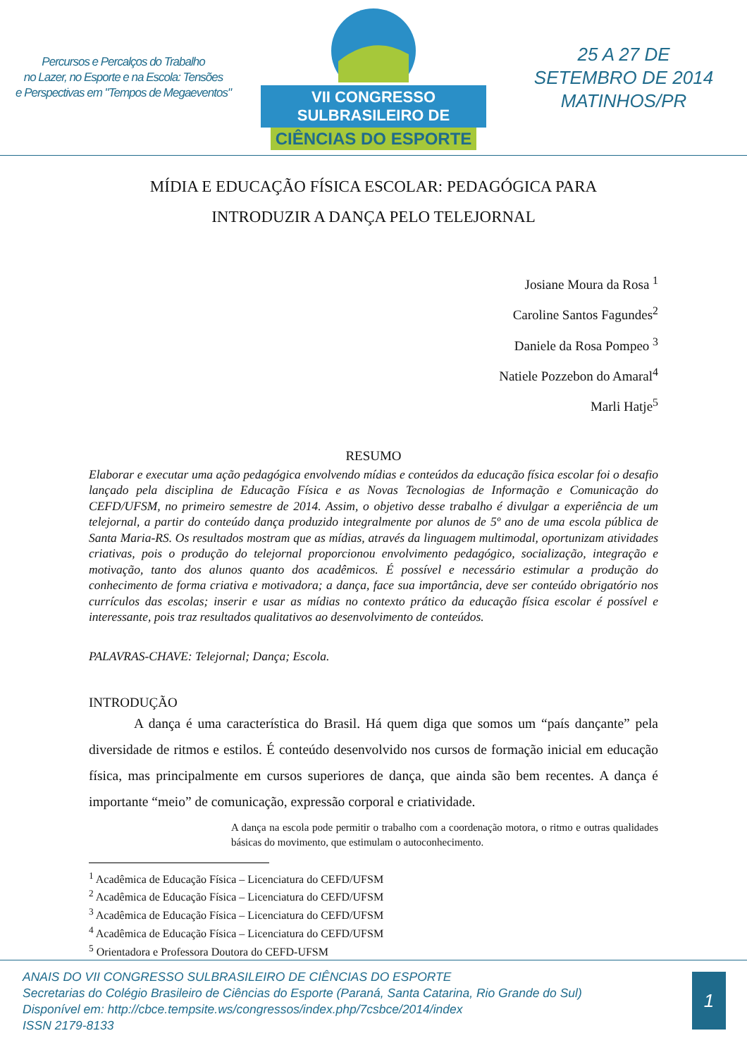Percursos e Percalços do Trabalho
no Lazer, no Esporte e na Escola: Tensões
e Perspectivas em "Tempos de Megaeventos"
VII CONGRESSO SULBRASILEIRO DE
CIÊNCIAS DO ESPORTE
25 A 27 DE
SETEMBRO DE 2014
MATINHOS/PR
MÍDIA E EDUCAÇÃO FÍSICA ESCOLAR: PEDAGÓGICA PARA
INTRODUZIR A DANÇA PELO TELEJORNAL
Josiane Moura da Rosa <sup>1</sup>
Caroline Santos Fagundes<sup>2</sup>
Daniele da Rosa Pompeo <sup>3</sup>
Natiele Pozzebon do Amaral<sup>4</sup>
Marli Hatje<sup>5</sup>
RESUMO
Elaborar e executar uma ação pedagógica envolvendo mídias e conteúdos da educação física escolar foi o desafio lançado pela disciplina de Educação Física e as Novas Tecnologias de Informação e Comunicação do CEFD/UFSM, no primeiro semestre de 2014. Assim, o objetivo desse trabalho é divulgar a experiência de um telejornal, a partir do conteúdo dança produzido integralmente por alunos de 5º ano de uma escola pública de Santa Maria-RS. Os resultados mostram que as mídias, através da linguagem multimodal, oportunizam atividades criativas, pois o produção do telejornal proporcionou envolvimento pedagógico, socialização, integração e motivação, tanto dos alunos quanto dos acadêmicos. É possível e necessário estimular a produção do conhecimento de forma criativa e motivadora; a dança, face sua importância, deve ser conteúdo obrigatório nos currículos das escolas; inserir e usar as mídias no contexto prático da educação física escolar é possível e interessante, pois traz resultados qualitativos ao desenvolvimento de conteúdos.
PALAVRAS-CHAVE: Telejornal; Dança; Escola.
INTRODUÇÃO
A dança é uma característica do Brasil. Há quem diga que somos um “país dançante” pela diversidade de ritmos e estilos. É conteúdo desenvolvido nos cursos de formação inicial em educação física, mas principalmente em cursos superiores de dança, que ainda são bem recentes. A dança é importante “meio” de comunicação, expressão corporal e criatividade.
A dança na escola pode permitir o trabalho com a coordenação motora, o ritmo e outras qualidades básicas do movimento, que estimulam o autoconhecimento.
<sup>1</sup> Acadêmica de Educação Física – Licenciatura do CEFD/UFSM
<sup>2</sup> Acadêmica de Educação Física – Licenciatura do CEFD/UFSM
<sup>3</sup> Acadêmica de Educação Física – Licenciatura do CEFD/UFSM
<sup>4</sup> Acadêmica de Educação Física – Licenciatura do CEFD/UFSM
<sup>5</sup> Orientadora e Professora Doutora do CEFD-UFSM
ANAIS DO VII CONGRESSO SULBRASILEIRO DE CIÊNCIAS DO ESPORTE
Secretarias do Colégio Brasileiro de Ciências do Esporte (Paraná, Santa Catarina, Rio Grande do Sul)
Disponível em: http://cbce.tempsite.ws/congressos/index.php/7csbce/2014/index
ISSN 2179-8133
1